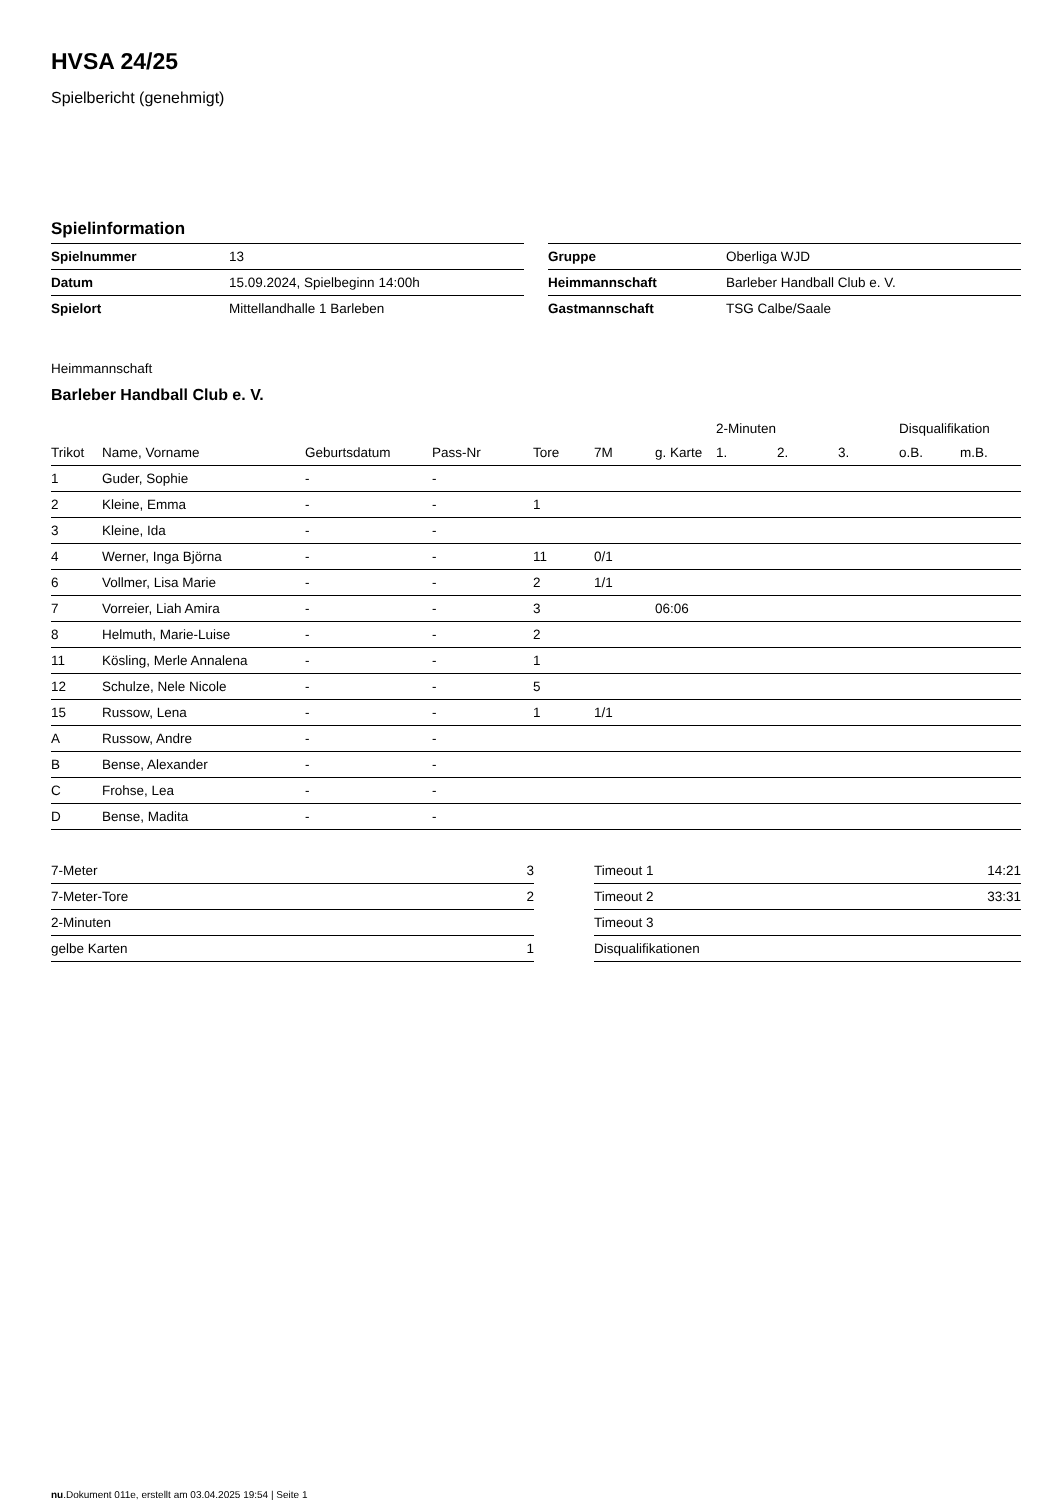HVSA 24/25
Spielbericht (genehmigt)
Spielinformation
| Spielnummer | 13 |
| Datum | 15.09.2024, Spielbeginn 14:00h |
| Spielort | Mittellandhalle 1 Barleben |
| Gruppe | Oberliga WJD |
| Heimmannschaft | Barleber Handball Club e. V. |
| Gastmannschaft | TSG Calbe/Saale |
Heimmannschaft
Barleber Handball Club e. V.
| | | | | | | | 2-Minuten | | | Disqualifikation | |
| --- | --- | --- | --- | --- | --- | --- | --- | --- | --- | --- | --- |
| Trikot | Name, Vorname | Geburtsdatum | Pass-Nr | Tore | 7M | g. Karte | 1. | 2. | 3. | o.B. | m.B. |
| 1 | Guder, Sophie | - | - | | | | | | | | |
| 2 | Kleine, Emma | - | - | 1 | | | | | | | |
| 3 | Kleine, Ida | - | - | | | | | | | | |
| 4 | Werner, Inga Björna | - | - | 11 | 0/1 | | | | | | |
| 6 | Vollmer, Lisa Marie | - | - | 2 | 1/1 | | | | | | |
| 7 | Vorreier, Liah Amira | - | - | 3 | | 06:06 | | | | | |
| 8 | Helmuth, Marie-Luise | - | - | 2 | | | | | | | |
| 11 | Kösling, Merle Annalena | - | - | 1 | | | | | | | |
| 12 | Schulze, Nele Nicole | - | - | 5 | | | | | | | |
| 15 | Russow, Lena | - | - | 1 | 1/1 | | | | | | |
| A | Russow, Andre | - | - | | | | | | | | |
| B | Bense, Alexander | - | - | | | | | | | | |
| C | Frohse, Lea | - | - | | | | | | | | |
| D | Bense, Madita | - | - | | | | | | | | |
| 7-Meter | 3 |
| 7-Meter-Tore | 2 |
| 2-Minuten | |
| gelbe Karten | 1 |
| Timeout 1 | 14:21 |
| Timeout 2 | 33:31 |
| Timeout 3 | |
| Disqualifikationen | |
nu.Dokument 011e, erstellt am 03.04.2025 19:54 | Seite 1